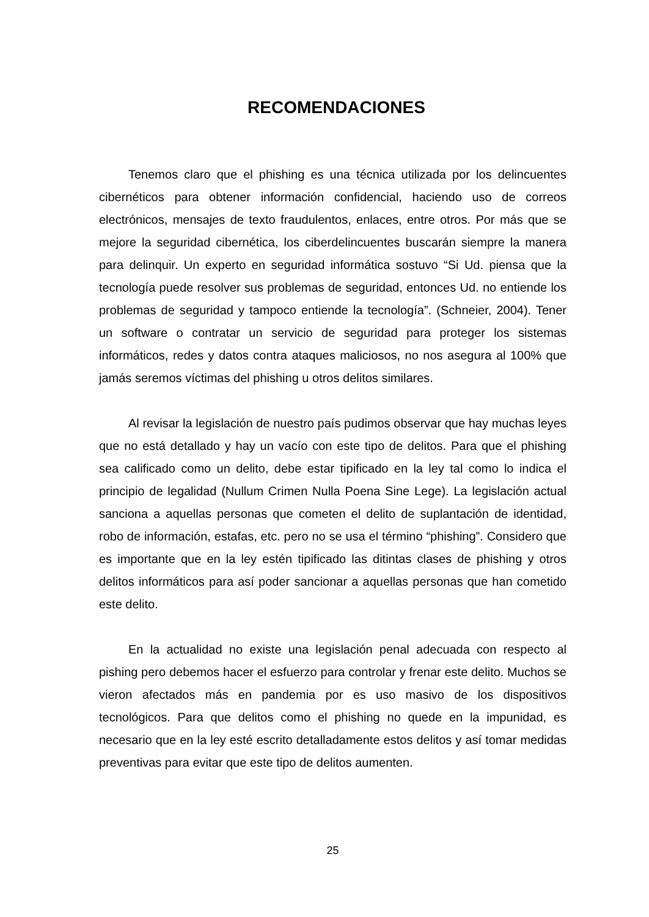RECOMENDACIONES
Tenemos claro que el phishing es una técnica utilizada por los delincuentes cibernéticos para obtener información confidencial, haciendo uso de correos electrónicos, mensajes de texto fraudulentos, enlaces, entre otros. Por más que se mejore la seguridad cibernética, los ciberdelincuentes buscarán siempre la manera para delinquir. Un experto en seguridad informática sostuvo “Si Ud. piensa que la tecnología puede resolver sus problemas de seguridad, entonces Ud. no entiende los problemas de seguridad y tampoco entiende la tecnología”. (Schneier, 2004). Tener un software o contratar un servicio de seguridad para proteger los sistemas informáticos, redes y datos contra ataques maliciosos, no nos asegura al 100% que jamás seremos víctimas del phishing u otros delitos similares.
Al revisar la legislación de nuestro país pudimos observar que hay muchas leyes que no está detallado y hay un vacío con este tipo de delitos. Para que el phishing sea calificado como un delito, debe estar tipificado en la ley tal como lo indica el principio de legalidad (Nullum Crimen Nulla Poena Sine Lege). La legislación actual sanciona a aquellas personas que cometen el delito de suplantación de identidad, robo de información, estafas, etc. pero no se usa el término “phishing”. Considero que es importante que en la ley estén tipificado las ditintas clases de phishing y otros delitos informáticos para así poder sancionar a aquellas personas que han cometido este delito.
En la actualidad no existe una legislación penal adecuada con respecto al pishing pero debemos hacer el esfuerzo para controlar y frenar este delito. Muchos se vieron afectados más en pandemia por es uso masivo de los dispositivos tecnológicos. Para que delitos como el phishing no quede en la impunidad, es necesario que en la ley esté escrito detalladamente estos delitos y así tomar medidas preventivas para evitar que este tipo de delitos aumenten.
25